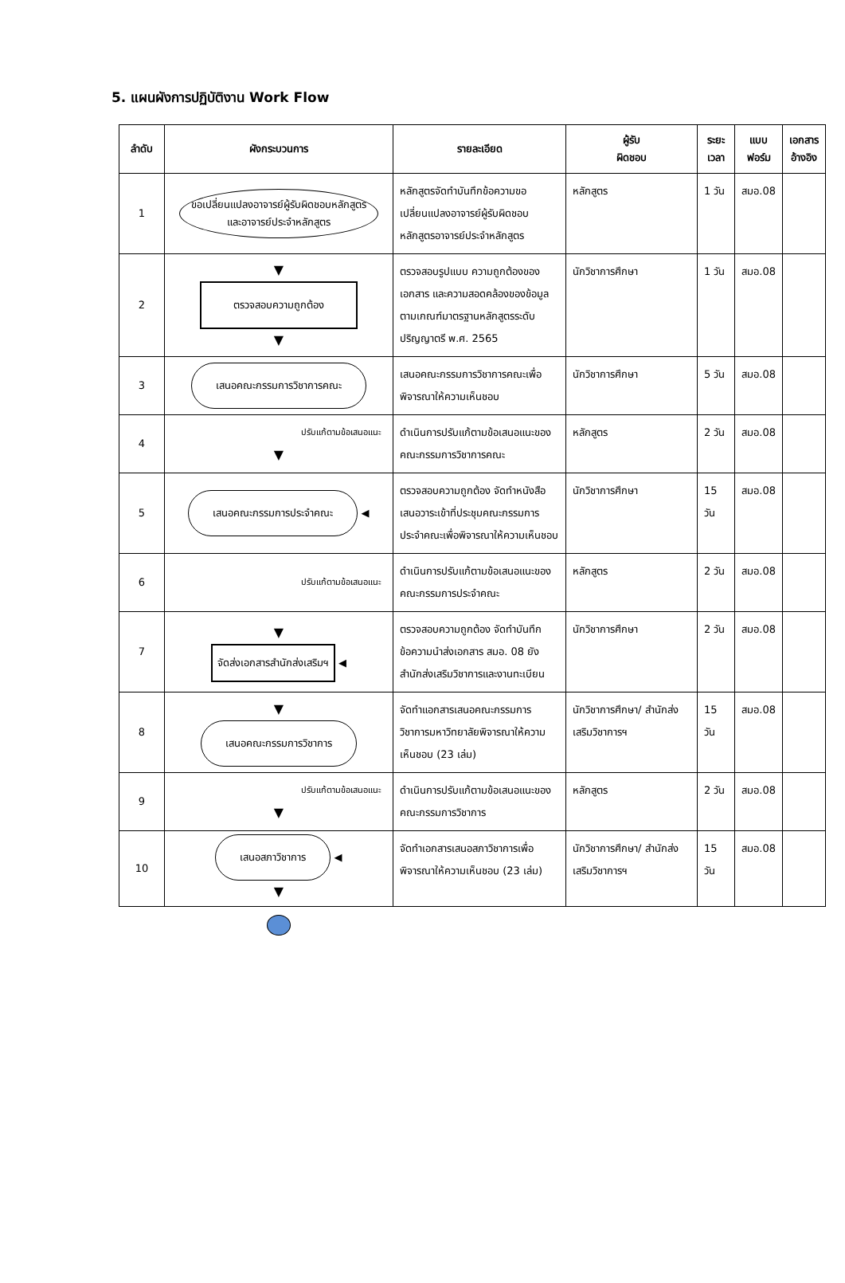5. แผนผังการปฏิบัติงาน Work Flow
| ลำดับ | ผังกระบวนการ | รายละเอียด | ผู้รับ ผิดชอบ | ระยะ เวลา | แบบ ฟอร์ม | เอกสาร อ้างอิง |
| --- | --- | --- | --- | --- | --- | --- |
| 1 | ขอเปลี่ยนแปลงอาจารย์ผู้รับผิดชอบหลักสูตร และอาจารย์ประจำหลักสูตร | หลักสูตรจัดทำบันทึกข้อความขอเปลี่ยนแปลงอาจารย์ผู้รับผิดชอบหลักสูตรอาจารย์ประจำหลักสูตร | หลักสูตร | 1 วัน | สมอ.08 | |
| 2 | ▼ ตรวจสอบความถูกต้อง ▼ | ตรวจสอบรูปแบบ ความถูกต้องของเอกสาร และความสอดคล้องของข้อมูลตามเกณฑ์มาตรฐานหลักสูตรระดับปริญญาตรี พ.ศ. 2565 | นักวิชาการศึกษา | 1 วัน | สมอ.08 | |
| 3 | เสนอคณะกรรมการวิชาการคณะ | เสนอคณะกรรมการวิชาการคณะเพื่อพิจารณาให้ความเห็นชอบ | นักวิชาการศึกษา | 5 วัน | สมอ.08 | |
| 4 | ปรับแก้ตามข้อเสนอแนะ ▼ | ดำเนินการปรับแก้ตามข้อเสนอแนะของคณะกรรมการวิชาการคณะ | หลักสูตร | 2 วัน | สมอ.08 | |
| 5 | เสนอคณะกรรมการประจำคณะ ◀ | ตรวจสอบความถูกต้อง จัดทำหนังสือเสนอวาระเข้าที่ประชุมคณะกรรมการประจำคณะเพื่อพิจารณาให้ความเห็นชอบ | นักวิชาการศึกษา | 15 วัน | สมอ.08 | |
| 6 | ปรับแก้ตามข้อเสนอแนะ | ดำเนินการปรับแก้ตามข้อเสนอแนะของคณะกรรมการประจำคณะ | หลักสูตร | 2 วัน | สมอ.08 | |
| 7 | ▼ จัดส่งเอกสารสำนักส่งเสริมฯ ◀ | ตรวจสอบความถูกต้อง จัดทำบันทึกข้อความนำส่งเอกสาร สมอ. 08 ยังสำนักส่งเสริมวิชาการและงานทะเบียน | นักวิชาการศึกษา | 2 วัน | สมอ.08 | |
| 8 | ▼ เสนอคณะกรรมการวิชาการ | จัดทำแอกสารเสนอคณะกรรมการวิชาการมหาวิทยาลัยพิจารณาให้ความเห็นชอบ (23 เล่ม) | นักวิชาการศึกษา/ สำนักส่งเสริมวิชาการฯ | 15 วัน | สมอ.08 | |
| 9 | ปรับแก้ตามข้อเสนอแนะ ▼ | ดำเนินการปรับแก้ตามข้อเสนอแนะของคณะกรรมการวิชาการ | หลักสูตร | 2 วัน | สมอ.08 | |
| 10 | เสนอสภาวิชาการ ◀ ▼ | จัดทำเอกสารเสนอสภาวิชาการเพื่อพิจารณาให้ความเห็นชอบ (23 เล่ม) | นักวิชาการศึกษา/ สำนักส่งเสริมวิชาการฯ | 15 วัน | สมอ.08 | |